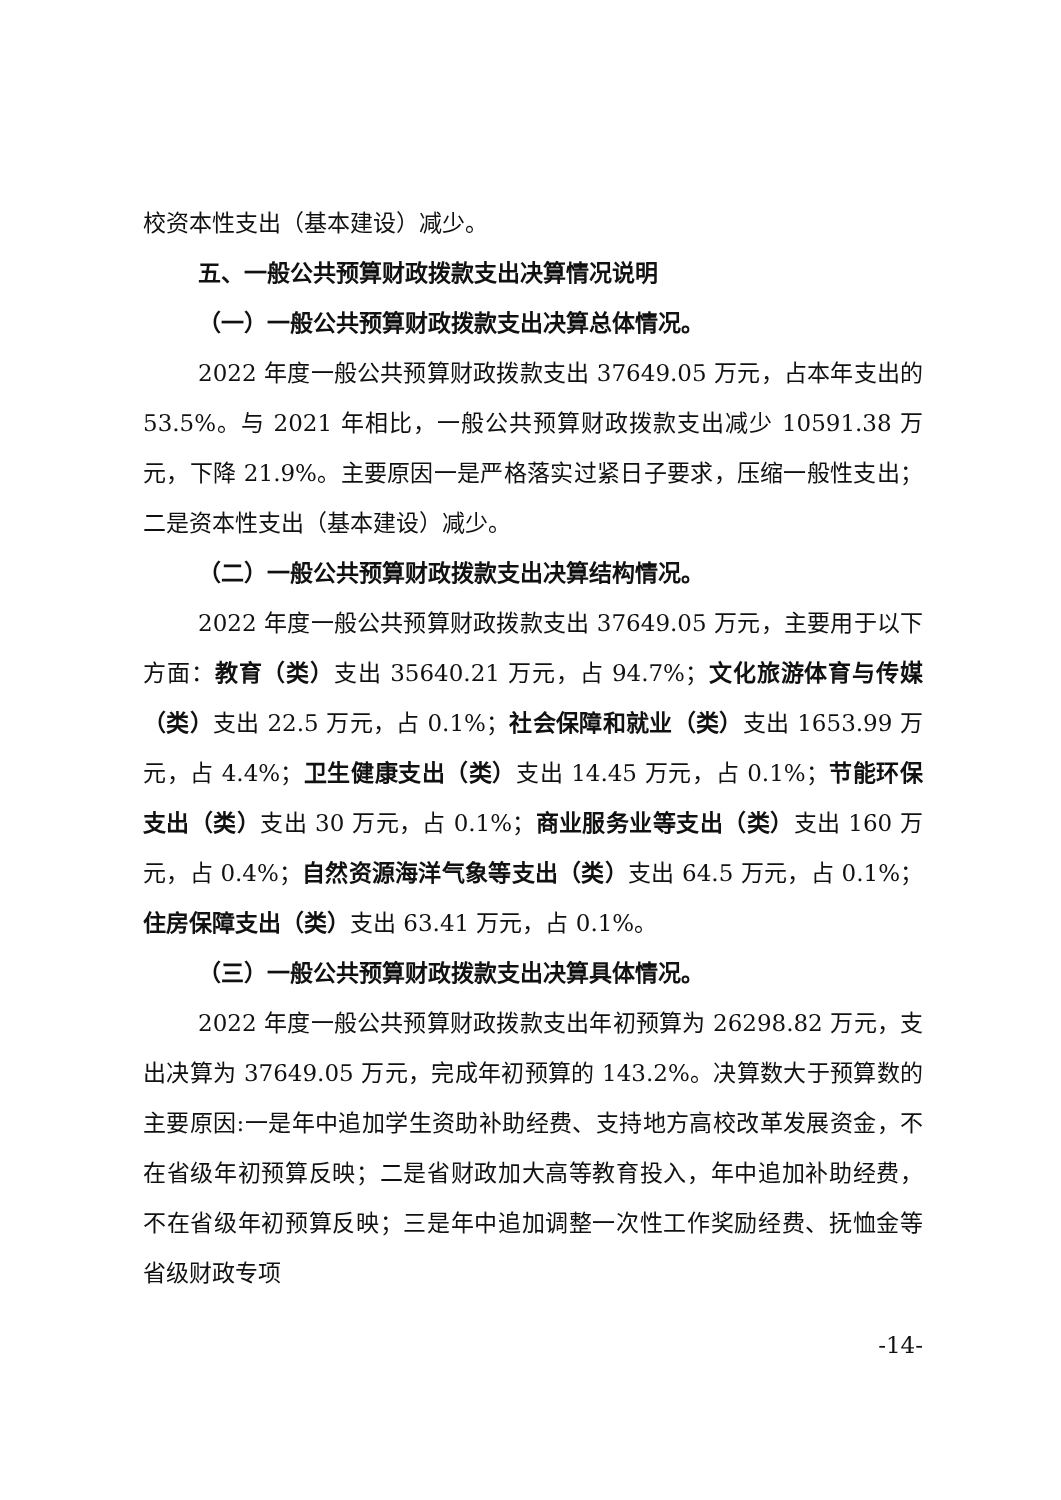校资本性支出（基本建设）减少。
五、一般公共预算财政拨款支出决算情况说明
（一）一般公共预算财政拨款支出决算总体情况。
2022 年度一般公共预算财政拨款支出 37649.05 万元，占本年支出的 53.5%。与 2021 年相比，一般公共预算财政拨款支出减少 10591.38 万元，下降 21.9%。主要原因一是严格落实过紧日子要求，压缩一般性支出；二是资本性支出（基本建设）减少。
（二）一般公共预算财政拨款支出决算结构情况。
2022 年度一般公共预算财政拨款支出 37649.05 万元，主要用于以下方面：教育（类）支出 35640.21 万元，占 94.7%；文化旅游体育与传媒（类）支出 22.5 万元，占 0.1%；社会保障和就业（类）支出 1653.99 万元，占 4.4%；卫生健康支出（类）支出 14.45 万元，占 0.1%；节能环保支出（类）支出 30 万元，占 0.1%；商业服务业等支出（类）支出 160 万元，占 0.4%；自然资源海洋气象等支出（类）支出 64.5 万元，占 0.1%；住房保障支出（类）支出 63.41 万元，占 0.1%。
（三）一般公共预算财政拨款支出决算具体情况。
2022 年度一般公共预算财政拨款支出年初预算为 26298.82 万元，支出决算为 37649.05 万元，完成年初预算的 143.2%。决算数大于预算数的主要原因:一是年中追加学生资助补助经费、支持地方高校改革发展资金，不在省级年初预算反映；二是省财政加大高等教育投入，年中追加补助经费，不在省级年初预算反映；三是年中追加调整一次性工作奖励经费、抚恤金等省级财政专项
-14-